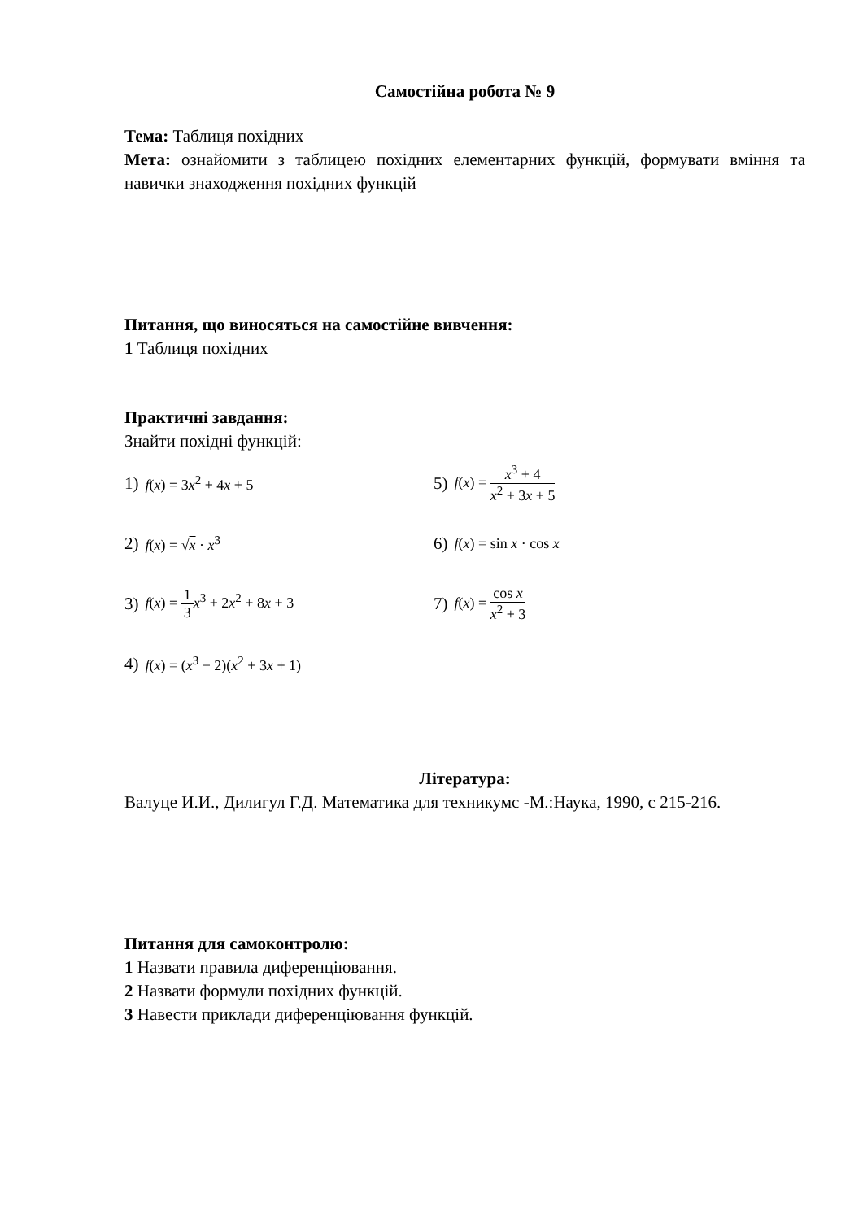Самостійна робота № 9
Тема: Таблиця похідних
Мета: ознайомити з таблицею похідних елементарних функцій, формувати вміння та навички знаходження похідних функцій
Питання, що виносяться на самостійне вивчення:
1 Таблиця похідних
Практичні завдання:
Знайти похідні функцій:
1) f(x) = 3x<sup>2</sup> + 4x + 5
5) f(x) = x<sup>3</sup> + 4 x<sup>2</sup> + 3x + 5
2) f(x) = √x · x<sup>3</sup>
6) f(x) = sin x · cos x
3) f(x) = 1 3 x<sup>3</sup> + 2x<sup>2</sup> + 8x + 3
7) f(x) = cos x x<sup>2</sup> + 3
4) f(x) = (x<sup>3</sup> − 2)(x<sup>2</sup> + 3x + 1)
Література:
Валуце И.И., Дилигул Г.Д. Математика для техникумс -М.:Наука, 1990, с 215-216.
Питання для самоконтролю:
1 Назвати правила диференціювання.
2 Назвати формули похідних функцій.
3 Навести приклади диференціювання функцій.